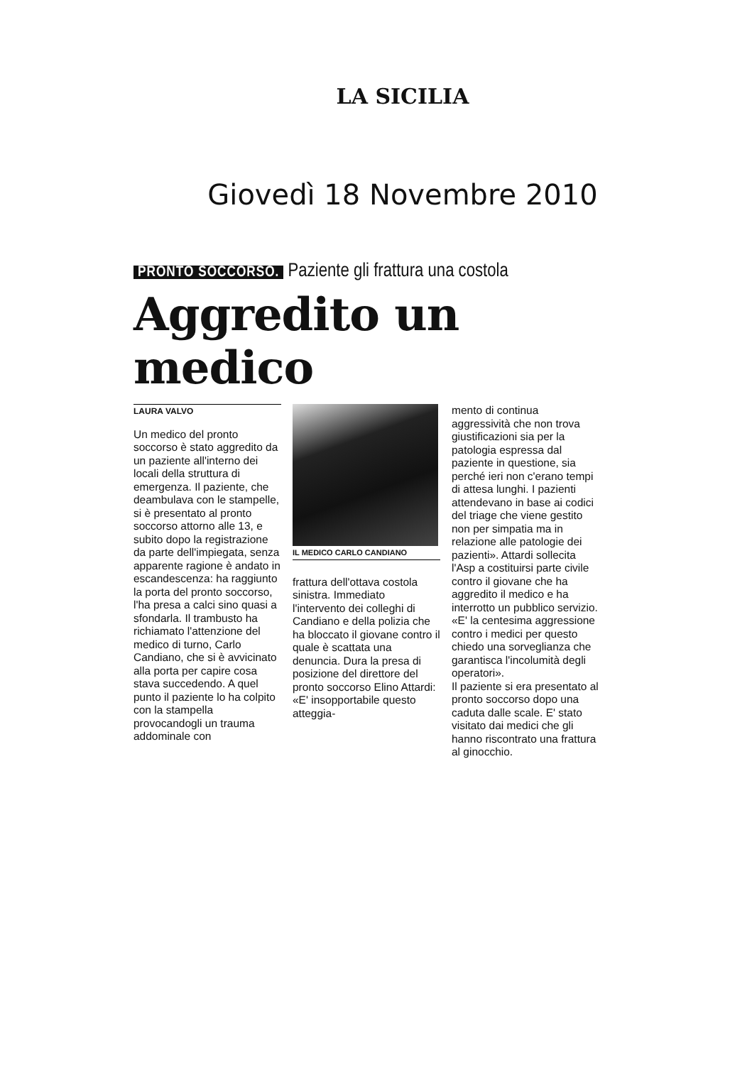LA SICILIA
Giovedì 18 Novembre 2010
PRONTO SOCCORSO. Paziente gli frattura una costola
Aggredito un medico
LAURA VALVO
Un medico del pronto soccorso è stato aggredito da un paziente all'interno dei locali della struttura di emergenza. Il paziente, che deambulava con le stampelle, si è presentato al pronto soccorso attorno alle 13, e subito dopo la registrazione da parte dell'impiegata, senza apparente ragione è andato in escandescenza: ha raggiunto la porta del pronto soccorso, l'ha presa a calci sino quasi a sfondarla. Il trambusto ha richiamato l'attenzione del medico di turno, Carlo Candiano, che si è avvicinato alla porta per capire cosa stava succedendo. A quel punto il paziente lo ha colpito con la stampella provocandogli un trauma addominale con
IL MEDICO CARLO CANDIANO
frattura dell'ottava costola sinistra. Immediato l'intervento dei colleghi di Candiano e della polizia che ha bloccato il giovane contro il quale è scattata una denuncia. Dura la presa di posizione del direttore del pronto soccorso Elino Attardi: «E' insopportabile questo atteggia-
mento di continua aggressività che non trova giustificazioni sia per la patologia espressa dal paziente in questione, sia perché ieri non c'erano tempi di attesa lunghi. I pazienti attendevano in base ai codici del triage che viene gestito non per simpatia ma in relazione alle patologie dei pazienti». Attardi sollecita l'Asp a costituirsi parte civile contro il giovane che ha aggredito il medico e ha interrotto un pubblico servizio. «E' la centesima aggressione contro i medici per questo chiedo una sorveglianza che garantisca l'incolumità degli operatori».
Il paziente si era presentato al pronto soccorso dopo una caduta dalle scale. E' stato visitato dai medici che gli hanno riscontrato una frattura al ginocchio.